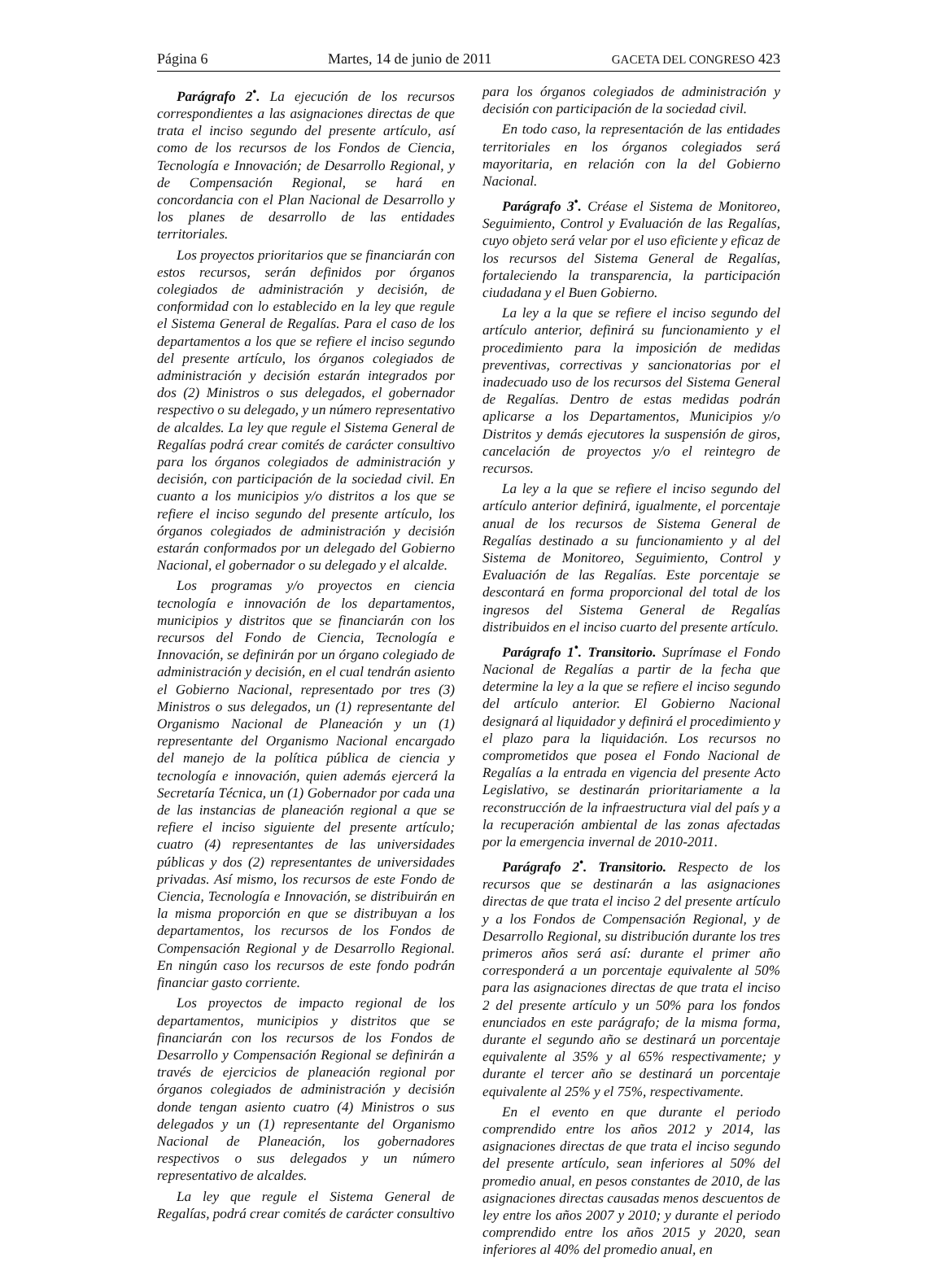Página 6 Martes, 14 de junio de 2011 GACETA DEL CONGRESO 423
Parágrafo 2<sup>•</sup>. La ejecución de los recursos correspondientes a las asignaciones directas de que trata el inciso segundo del presente artículo, así como de los recursos de los Fondos de Ciencia, Tecnología e Innovación; de Desarrollo Regional, y de Compensación Regional, se hará en concordancia con el Plan Nacional de Desarrollo y los planes de desarrollo de las entidades territoriales.
Los proyectos prioritarios que se financiarán con estos recursos, serán definidos por órganos colegiados de administración y decisión, de conformidad con lo establecido en la ley que regule el Sistema General de Regalías. Para el caso de los departamentos a los que se refiere el inciso segundo del presente artículo, los órganos colegiados de administración y decisión estarán integrados por dos (2) Ministros o sus delegados, el gobernador respectivo o su delegado, y un número representativo de alcaldes. La ley que regule el Sistema General de Regalías podrá crear comités de carácter consultivo para los órganos colegiados de administración y decisión, con participación de la sociedad civil. En cuanto a los municipios y/o distritos a los que se refiere el inciso segundo del presente artículo, los órganos colegiados de administración y decisión estarán conformados por un delegado del Gobierno Nacional, el gobernador o su delegado y el alcalde.
Los programas y/o proyectos en ciencia tecnología e innovación de los departamentos, municipios y distritos que se financiarán con los recursos del Fondo de Ciencia, Tecnología e Innovación, se definirán por un órgano colegiado de administración y decisión, en el cual tendrán asiento el Gobierno Nacional, representado por tres (3) Ministros o sus delegados, un (1) representante del Organismo Nacional de Planeación y un (1) representante del Organismo Nacional encargado del manejo de la política pública de ciencia y tecnología e innovación, quien además ejercerá la Secretaría Técnica, un (1) Gobernador por cada una de las instancias de planeación regional a que se refiere el inciso siguiente del presente artículo; cuatro (4) representantes de las universidades públicas y dos (2) representantes de universidades privadas. Así mismo, los recursos de este Fondo de Ciencia, Tecnología e Innovación, se distribuirán en la misma proporción en que se distribuyan a los departamentos, los recursos de los Fondos de Compensación Regional y de Desarrollo Regional. En ningún caso los recursos de este fondo podrán financiar gasto corriente.
Los proyectos de impacto regional de los departamentos, municipios y distritos que se financiarán con los recursos de los Fondos de Desarrollo y Compensación Regional se definirán a través de ejercicios de planeación regional por órganos colegiados de administración y decisión donde tengan asiento cuatro (4) Ministros o sus delegados y un (1) representante del Organismo Nacional de Planeación, los gobernadores respectivos o sus delegados y un número representativo de alcaldes.
La ley que regule el Sistema General de Regalías, podrá crear comités de carácter consultivo
para los órganos colegiados de administración y decisión con participación de la sociedad civil.
En todo caso, la representación de las entidades territoriales en los órganos colegiados será mayoritaria, en relación con la del Gobierno Nacional.
Parágrafo 3<sup>•</sup>. Créase el Sistema de Monitoreo, Seguimiento, Control y Evaluación de las Regalías, cuyo objeto será velar por el uso eficiente y eficaz de los recursos del Sistema General de Regalías, fortaleciendo la transparencia, la participación ciudadana y el Buen Gobierno.
La ley a la que se refiere el inciso segundo del artículo anterior, definirá su funcionamiento y el procedimiento para la imposición de medidas preventivas, correctivas y sancionatorias por el inadecuado uso de los recursos del Sistema General de Regalías. Dentro de estas medidas podrán aplicarse a los Departamentos, Municipios y/o Distritos y demás ejecutores la suspensión de giros, cancelación de proyectos y/o el reintegro de recursos.
La ley a la que se refiere el inciso segundo del artículo anterior definirá, igualmente, el porcentaje anual de los recursos de Sistema General de Regalías destinado a su funcionamiento y al del Sistema de Monitoreo, Seguimiento, Control y Evaluación de las Regalías. Este porcentaje se descontará en forma proporcional del total de los ingresos del Sistema General de Regalías distribuidos en el inciso cuarto del presente artículo.
Parágrafo 1<sup>•</sup>. Transitorio. Suprímase el Fondo Nacional de Regalías a partir de la fecha que determine la ley a la que se refiere el inciso segundo del artículo anterior. El Gobierno Nacional designará al liquidador y definirá el procedimiento y el plazo para la liquidación. Los recursos no comprometidos que posea el Fondo Nacional de Regalías a la entrada en vigencia del presente Acto Legislativo, se destinarán prioritariamente a la reconstrucción de la infraestructura vial del país y a la recuperación ambiental de las zonas afectadas por la emergencia invernal de 2010-2011.
Parágrafo 2<sup>•</sup>. Transitorio. Respecto de los recursos que se destinarán a las asignaciones directas de que trata el inciso 2 del presente artículo y a los Fondos de Compensación Regional, y de Desarrollo Regional, su distribución durante los tres primeros años será así: durante el primer año corresponderá a un porcentaje equivalente al 50% para las asignaciones directas de que trata el inciso 2 del presente artículo y un 50% para los fondos enunciados en este parágrafo; de la misma forma, durante el segundo año se destinará un porcentaje equivalente al 35% y al 65% respectivamente; y durante el tercer año se destinará un porcentaje equivalente al 25% y el 75%, respectivamente.
En el evento en que durante el periodo comprendido entre los años 2012 y 2014, las asignaciones directas de que trata el inciso segundo del presente artículo, sean inferiores al 50% del promedio anual, en pesos constantes de 2010, de las asignaciones directas causadas menos descuentos de ley entre los años 2007 y 2010; y durante el periodo comprendido entre los años 2015 y 2020, sean inferiores al 40% del promedio anual, en